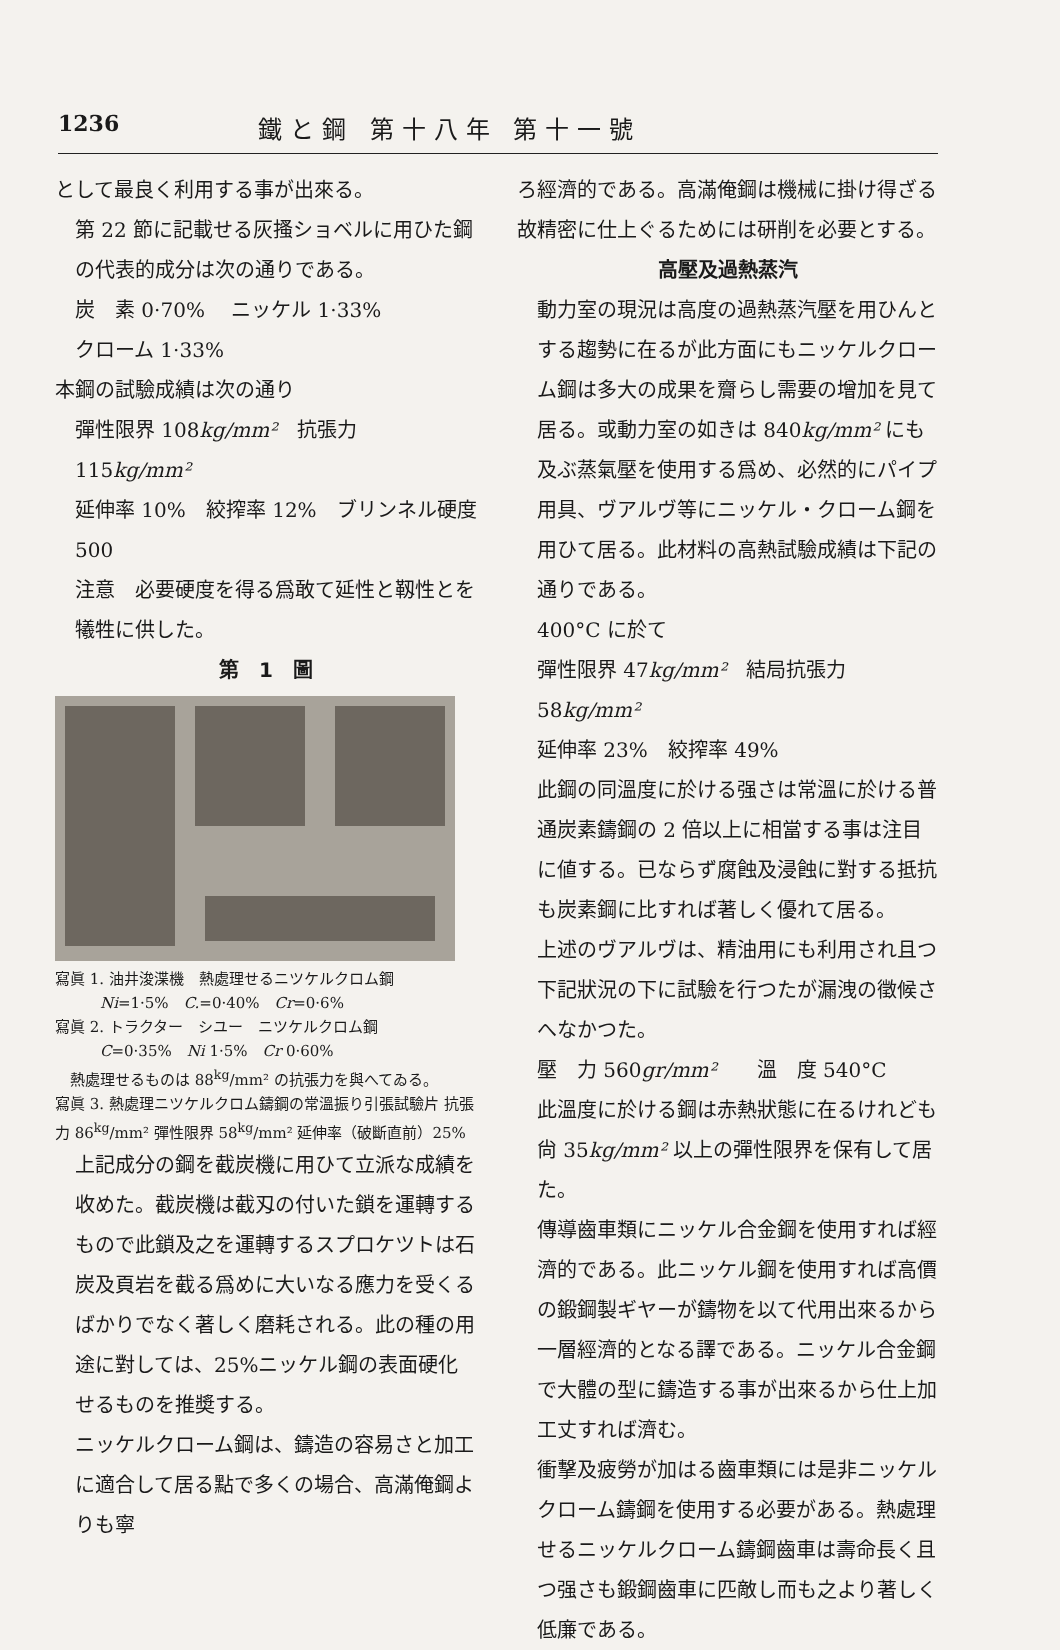1236 鐵と鋼 第十八年 第十一號
として最良く利用する事が出來る。
第 22 節に記載せる灰搔ショベルに用ひた鋼の代表的成分は次の通りである。
炭　素 0·70%　 ニッケル 1·33%
クローム 1·33%
本鋼の試驗成績は次の通り
彈性限界 108kg/mm²　抗張力 115kg/mm²
延伸率 10%　絞搾率 12%　ブリンネル硬度 500
注意　必要硬度を得る爲敢て延性と靱性とを犧牲に供した。
第　1　圖
寫眞 1. 油井浚渫機　熱處理せるニツケルクロム鋼
　　　Ni=1·5%　C.=0·40%　Cr=0·6%
寫眞 2. トラクター　シユー　ニツケルクロム鋼
　　　C=0·35%　Ni 1·5%　Cr 0·60%
　熱處理せるものは 88<sup>kg</sup>/mm² の抗張力を與へてゐる。
寫眞 3. 熱處理ニツケルクロム鑄鋼の常溫振り引張試驗片 抗張力 86<sup>kg</sup>/mm² 彈性限界 58<sup>kg</sup>/mm² 延伸率（破斷直前）25%
上記成分の鋼を截炭機に用ひて立派な成績を收めた。截炭機は截刄の付いた鎖を運轉するもので此鎖及之を運轉するスプロケツトは石炭及頁岩を截る爲めに大いなる應力を受くるばかりでなく著しく磨耗される。此の種の用途に對しては、25%ニッケル鋼の表面硬化せるものを推奬する。
ニッケルクローム鋼は、鑄造の容易さと加工に適合して居る點で多くの場合、高滿俺鋼よりも寧
ろ經濟的である。高滿俺鋼は機械に掛け得ざる故精密に仕上ぐるためには硏削を必要とする。
高壓及過熱蒸汽
動力室の現況は高度の過熱蒸汽壓を用ひんとする趨勢に在るが此方面にもニッケルクローム鋼は多大の成果を齎らし需要の增加を見て居る。或動力室の如きは 840kg/mm² にも及ぶ蒸氣壓を使用する爲め、必然的にパイプ用具、ヴアルヴ等にニッケル・クローム鋼を用ひて居る。此材料の高熱試驗成績は下記の通りである。
400°C に於て
彈性限界 47kg/mm²　結局抗張力 58kg/mm²
延伸率 23%　絞搾率 49%
此鋼の同溫度に於ける强さは常溫に於ける普通炭素鑄鋼の 2 倍以上に相當する事は注目に値する。已ならず腐蝕及浸蝕に對する抵抗も炭素鋼に比すれば著しく優れて居る。
上述のヴアルヴは、精油用にも利用され且つ下記狀況の下に試驗を行つたが漏洩の徵候さへなかつた。
壓　力 560gr/mm²　　溫　度 540°C
此溫度に於ける鋼は赤熱狀態に在るけれども尙 35kg/mm² 以上の彈性限界を保有して居た。
傳導齒車類にニッケル合金鋼を使用すれば經濟的である。此ニッケル鋼を使用すれば高價の鍛鋼製ギヤーが鑄物を以て代用出來るから一層經濟的となる譯である。ニッケル合金鋼で大體の型に鑄造する事が出來るから仕上加工丈すれば濟む。
衝擊及疲勞が加はる齒車類には是非ニッケルクローム鑄鋼を使用する必要がある。熱處理せるニッケルクローム鑄鋼齒車は壽命長く且つ强さも鍛鋼齒車に匹敵し而も之より著しく低廉である。